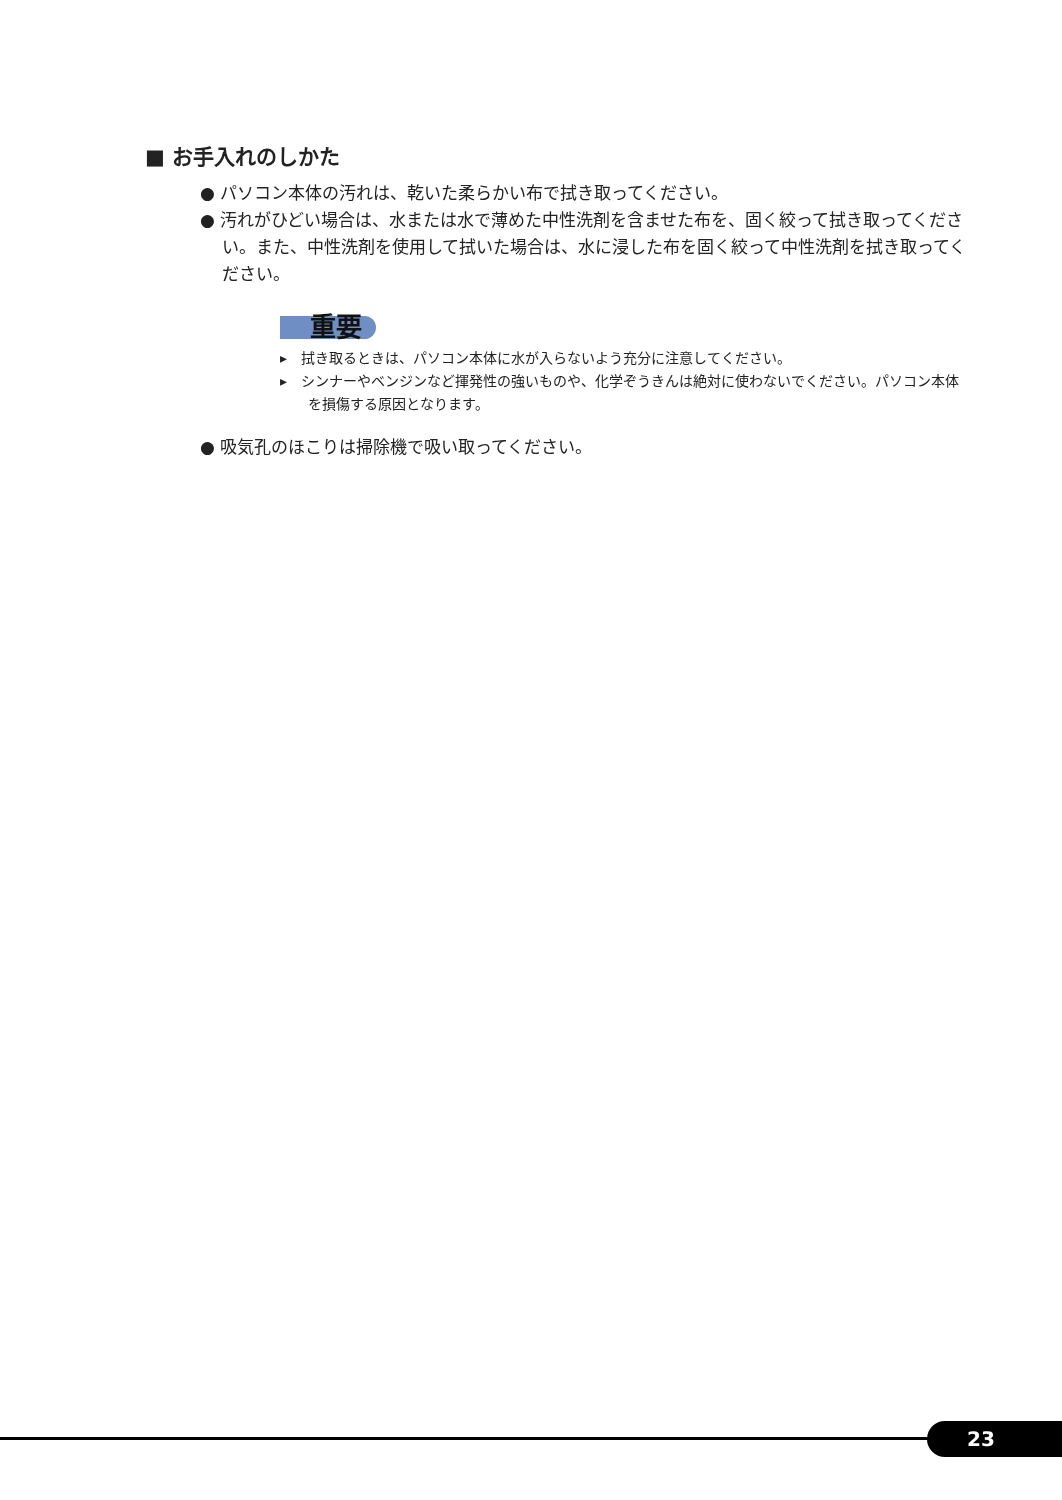■ お手入れのしかた
● パソコン本体の汚れは、乾いた柔らかい布で拭き取ってください。
● 汚れがひどい場合は、水または水で薄めた中性洗剤を含ませた布を、固く絞って拭き取ってください。また、中性洗剤を使用して拭いた場合は、水に浸した布を固く絞って中性洗剤を拭き取ってください。
重要
▸　拭き取るときは、パソコン本体に水が入らないよう充分に注意してください。
▸　シンナーやベンジンなど揮発性の強いものや、化学ぞうきんは絶対に使わないでください。パソコン本体を損傷する原因となります。
● 吸気孔のほこりは掃除機で吸い取ってください。
23